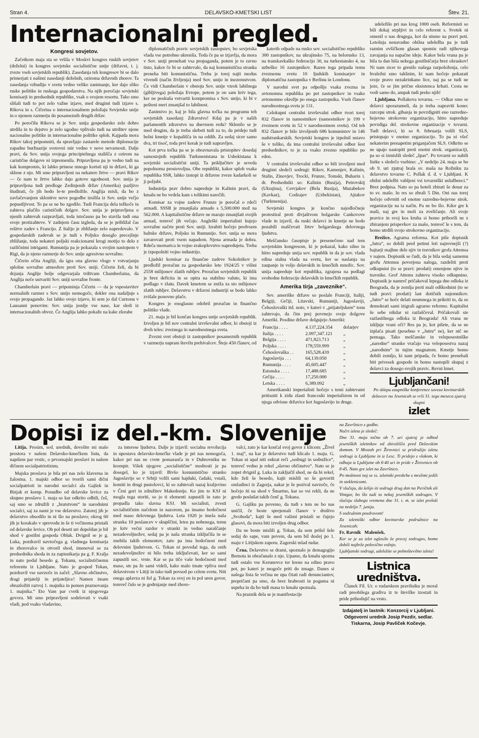Stran 4. DELAVSKO-KMETSKI LIST Štev. 21.
Internacionalni pregled.
Kongresi sovjetov.
Začetkom maja sta se vršila v Moskvi kongres ruskih sovjetov (deželni) in kongres sovjetske socialistične unije (državni, t. j. zveze vseh sovjetskih republik). Zasedanja teh kongresov bi se dalo primerjati z našimi zasedanji deželnih, oziroma državnih zborov. Ta zasedanja vzbudijo v svetu vedno veliko zanimanje, ker dajo sliko ruske politike in ruskega gospodarstva. Na njih poročajo sovjetski komisarji in predsednik republike, vsak o svojem resortu. Tako smo slišali tudi to pot zelo važne izjave, med drugimi tudi izjave s. Rikova in s. Čičerina o internacionalnem položaju Sovjetske unije in o njenem razmerju do posameznih drugih držav.
Po poročilu Rikova se je Sov. unija gospodarsko zelo dobro utrdila in to dejstvo je zelo ugodno vplivalo tudi na utrditev njene nacionalne politike in internacionalne politike sploh. Kajpada mora Rikov takoj pripomniti, da spravljajo zastarele metode diplomacije zapadne buržuazije svetovni mir vedno v nove nevarnosti. Dalje pravi, da Sov. unija svojega principielnega stališča z ozirom na caristične dolgove ni izpremenila. Pripravljena pa je vedno tudi na kak kompromis, ki lahko prinese mnogo koristi nji in državi, ki ga sklene z njo. Mi smo pripravljeni na nekatere žrtve — pravi Rikov — če nam te žrtve lahko dajo gotove ugodnosti. Sov. unija je pripravljena tudi predloge Zedinjenih držav (Amerika) pazljivo študirati, če jih bodo le-te predložile. Anglija misli, da bo z zavlačevanjem sklenitve nove pogodbe izsilila iz Sov. unije večjo popustljivost. To pa se ne bo zgodilo. Tudi Francija dela težkoče in zahteva plačilo carističnih dolgov. Sov. unija je pripravljena o njenih zahtevah razpravljati, toda istočasno pa bo stavila tudi ona svoje protizahteve. V zadnjem času izgleda, da se je približal čas rešitve zadev s Francijo. Z Italijo je zbližanje zelo napredovalo. V gospodarskih zadevah se je tudi s Poljsko doseglo precejšnje zbližanje, toda nekateri poljski reakcionarni krogi motijo to delo z različnimi intrigami. Rumunija pa je pokazala s svojim nastopom v Rigi, da je njeno razmerje do Sov. unije agresivno sovražno.
Čičerin očita Angliji, da igra ona glavno vlogo v vstvarjanju splošne sovražne atmosfere proti Sov. uniji. Čičerin želi, da bi dejanja Anglije bolje odgovarjala trditvam Chamberlaina, da Anglija noče ustvariti Sov. uniji sovražne fronte.
Chamberlain pravi — pripominja Čičerin — da je vspostavitev normalnih razmer s Sov. unijo nemogoče, dokler ona nadaljuje s svojo propagando. Jaz lahko svojo izjavo, ki sem jo dal Curzonu v Lausanni ponovim: Sov. unija jemlje vse nase, kar sledi iz internacionalnih obvez. Če Anglija lahko pokaže na kake zlorabe
diplomatičnih pravic sovjetskih zastopstev, bo sovjetska vlada vse potrebno ukrenila. Toda če pa se izjavlja, da mora v Sov. uniji prenehati vsa propaganda, potem je to ravno tisto, kakor če bi se zahtevalo, da naj komunistična stranka preneha biti komunistična. Treba je torej najti modus vivendi (način življenja) med Sov. unijo in inozemstvom. Če vidi Chamberlain v obstoju Sov. unije vzrok labilnega (gibljivega) položaja Evrope, potem je on sam kriv tega, ker ne poskuša vstvariti kompromisa s Sov. unijo, ki bi v pošteni meri zmanjšal to labilnost.
Zanimivo je, kaj je bila glavna točka na programu teh sovjetskih zasedanj: Zdravstvo! Kdaj pa je v naših parlamentih zdravstvo na dnevnem redu? Sklenilo se je med drugim, da je treba skrbeti tudi za to, da pridejo tudi bolni kmetje v kopališča in na oddih. Za sedaj sicer samo dva, tri tisoč, toda prvi korak je tudi napravljen.
Kot prva točka pa se je obravnavala pristopitev dosedaj samostojnih republik Turkmenistana in Usbekistana k sovjetski socialistični uniji. Ta priključitev je seveda popolnoma prostovoljna. Obe republiki, kakor sploh vsaka republika SSR, lahko izstopi iz državne zveze kadarkoli se ji poljubi.
Industrija prav dobro napreduje in Kalinin pravi, da kmalu ne bo vedela kam s tolikimi naročili.
Komisar za vojne zadeve Frunze je poročal o rdeči armadi. SSSR je zmanjšala armado s 5,500.000 mož na 562.000. A kapitalistične države ne marajo zmanjšati svojih armad, temveč jih večajo. Angleški imperialisti kujejo sovražne načrte proti Sov. uniji. Izrabiti hočejo predvsem baltske države, Poljsko in Rumunijo. Sov. unija se mora zavarovati proti vsem napadom. Njena armada je dobra. Rdeča mornarica in vojno zrakoplovstvo napredujeta. Treba je izpopolniti vojno industrijo.
Ljudski komisar za finančne zadeve Sokolnikov je predložil proračun za gospodarsko leto 1924/25 v višini 2558 milijonov zlatih rubljev. Proračun sovjetskih republik je brez deficita in se opira na stabilno valuto, ki ima podlago v zlatu. Davek kmetom se zniža za sto milijonov zlatih rubljev. Delavstvu v državni industriji se bodo lahko zvišale ponovno plače.
Kongres je enoglasno odobril proračun in finančno politiko vlade.
21. maja je bil končan kongres unije sovjetskih republik. Izvoljen je bil nov centralni izvrševalni odbor, ki obstoji iz dveh teles: zveznega in narodnostnega sveta.
Zvezni svet obstoji iz zastopnikov posameznih republik v razmerju napram številu prebivalcev. Šteje 450 članov, od
katerih odpade na rusko sov. socialistično republiko 300 zastopnikov, na ukrajinsko 75, na belorusko 13, na transkavkaško federacijo 30, na turkestansko 4, na uzbeško 16 zastopnikov. Razen tega pripada temu zveznemu svetu 10 ljudskih komisarjev in diplomatična zastopnika v Berlinu in Londonu.
V narodni svet pa odpošlje vsaka zvezna in avtonomna republika po pet zastopnikov in vsako avtonomno okrožje po enega zastopnika. Vseh članov narodnostnega sveta je 131.
Celokupni centralni izvrševalni odbor tvori torej 832 članov in namestnikov (namestnikov je 199 v zveznem svetu in 52 v narodnostnem svetu). Od teh 832 članov je bilo izvoljenih 686 komunistov in 146 nadstrankarskih. Sovjetski kongres je izpolnil ustavo še v toliko, da ima centralni izvrševalni odbor šest predsednikov, to je za vsako zvezno republiko po eden.
V centralni izvrševalni odbor so bili izvoljeni med drugimi sledeči sodrugi: Rikov, Kamenjev, Kalinin, Stalin, Zinovjev, Trocki, Frunze, Tomski, Buharin i. dr. Predsedniki so: Kalinin (Rusija), Petrovskij (Ukrajina), Cervjakov (Bela Rusija), Muzabekov (Kavkaz), Codzajev (Uzbekistan), Ajtakov (Turkmenija).
Sovjetski kongres je končno najodločneje protestiral proti divjaštvom bolgarske Cankovove vlade in izjavil, da ruski delavci in kmetje ne bodo pozabili maščevati žrtev bolgarskega delovnega ljudstva.
Meščansko časopisje je presenečeno nad tem sovjetskim kongresom, ki je pokazal, kako silno in hitro napreduje unija sov. republik in da je sov. vlada edina stalna vlada na svetu, ker se naslanja na zaupanje in voljo delavskih in kmečkih množic. Sov. unija napreduje kot republika, zgrajena na podlagi svobodne federacije delavskih in kmečkih republik.
Amerika tirja „zaveznike“.
Sev. ameriške države so poslale Franciji, Italiji, Belgiji, Grčiji, Litavski, Rumuniji, Jugoslaviji, Čehoslovaški itd. noto, v kateri v „prijateljskem“ tonu zahtevajo, da čim prej povrnejo svoje dolgove Ameriki. Posdine države dolgujejo Ameriki:
| Francija . . . . | 4.137,224.354 | dolarjev |
| Italija . . . . | 2.097,347.121 | „ |
| Belgija . . . . | 471,823.713 | „ |
| Poljska . . . . | 178,559.999 | „ |
| Čehoslovaška . . | 165,528.439 | „ |
| Jugoslavija . . . | 64,139.050 | „ |
| Rumunija . . . . | 45,605.447 | „ |
| Estonska . . . . | 17,488.685 | „ |
| Grčija . . . . | 17,250.000 | „ |
| Letska . . . . | 6,389.092 | „ |
Amerikanski imperialisti hočejo s temi zahtevami pritisniti k zidu zlasti francoski imperializem in od njega odvisne državice kot Jugoslavijo in druge.
udeležilo pri nas krog 1000 oseb. Reformisti so bili dokaj strpljivi in celo referent s. Svetek ni omenil o nas drugega, kot da nismo na pravi poti. Letošnja nenavadno obilna udeležba pa je tudi raznim ovšičkom glasan spomin radi njihovega zavajanja na napačne ideje. Kakor bela vrana pa je bila ta dan hiša nekega gostilničarja brez okraskov! Ni nam sicer to grenilo našega razpoloženja, celo hvaležni smo takšnim, ki nam hočejo pokazati svoje pravo nezakrinkano lice, naj pa se tudi ne jeze, če se jim prične eksistenca krhati. Cesta ne vodi samo do, ampak tudi preko njih!
Ljubljana. Pollakova tovarna. — Odkar smo se delavci sporazumeli, da je treba napraviti konec razcepu strok. gibanja in povzdigniti eno razredno-bojevno strokovno organizacijo, hitro napreduje povzdiga del. strokovne organizacije v tovarni. Tudi delavci, ki so 8. februarja volili SLS, pristopajo v enotno organizacijo. To pa ni všeč nekaterim prenapetim priganjačem SLS. Odkrito se ne upajo nastopiti proti enotni strok. organizaciji, pa so si izmislili sledeč „špas“. Po tovarni so nabili listke s sledečo vsebino: „V nedeljo 24. maja se bo ob 9. uri zjutraj brala sv. maša na Rožniku za delavstvo tovarne C. Pollak d. d. v Ljubljani. K obilni udeležbi vabljeni vsi tovarniški uslužbenci.“ Brez podpisa. Nato so pa hoteli zbirati še denar za to sv. mašo. In res so zbrali 5 Din. Oni nas torej hočejo odvrniti od enotne razredno-bojevne strok. organizacije na ta način. Pa ne bo šlo. Kdor gre k maši, naj gre in moli za zveličanje. Ali svoje pravice in svoj kos kruha si bomo priborili ne z zbiranjem prispevkov za mašo, temveč le s tem, da bomo utrdili svojo strokovno organizacijo.
Brežice. Agrarna reforma. Kot piše dopisnik „Jutra“, so dobili pred petimi leti najrevnejši (?) bajtarji majhne dele njiv in travnikov grofa Attemsa v najem. Dopisnik se čudi, da je bila sedaj samemu grofu Attemsu poverjena naloga, razdeliti proti odkupnini (to se pravi: prodati) omenjene njive in travnike. Grof Attems zahteva visoko odkupnino. Dopisnik je namreč pričakoval lepega dne odloka iz Beograda, da je zemlja proti mali odškodnini (to se tudi pravi: prodati) last dotičnih najemnikov. „Jutro“ se hoče delati neumnega in prikriti to, da so demokrati sami izigrali agrarno reformo. Kapitalist še sebe nikdar ni razlaščeval. Pričakovali ste razlastilnega odloka iz Beograda! Ali vrana ne izkljuje vrani oči? Res pa je, kot pišete, da se ne izplača pisati (posebno v „Jutru“ ne), ker nič ne pomaga. Tako meščanske in veleposestniške „narodne“ stranke vračajo vsa veleposestva nazaj „narodnim“ in tujim magnatom. Kmetje bomo dobili zemljo, ki nam pripada, če bomo prenehali biti privesek gospode in bomo nastopili skupaj z delavci za dosego svojih pravic. Revni kmet.
Ljubljančani!
Po sklepu zaupniške konference saveza kovinarskih delavcev na Jesenicah se vrši 31. tega meseca zjutraj skupni
izlet
Dopisi iz del.-km. Slovenije
Litija. Prosim, sod. urednik, dovolite mi malo prostora v našem Delavsko-kmečkem listu, da napišem par vrstic, o prvomajski proslavi in našem dičnem socialpatriotizmu.
Majska proslava je bila pri nas zelo klaverna in žalostna. 1. majski odbor so tvorili sami dični socialpatrioti in narodni socialci ala Gajšek in Bizjak et komp. Ponudbo od delavske levice za skupno proslavo 1. maja so kar odkrito odbili, češ, saj smo se združili z „bratstvom“ in narodnimi socialci, saj za nami je vse delavstvo. Zatorej jih je delavstvo obsodilo in ni šlo na proslavo; okrog 60 jih je korakalo v sprevodu in še ti večinoma pristaši od delavske levice. Ob pol deseti uri dopoldan je bil shod v gostilni gospoda Oblak. Dvignil se je g. Luka, pozdravil navzočega g. vladnega komisarja in zborovalce in otvoril shod, imenoval se za predsednika shoda in za zapisnikarja pa g. F. Kralja in nato podal besedo g. Tokanu, socialističnemu referentu iz Ljubljane. Nato je gospod Tokan, pozdravil vse navzoče in začel: „Slavno občinstvo, dragi prijatelji in prijateljice! Namen imam obrazložiti razvoj 1. majnika in pomen praznovanja 1. majnika.“ Eto Vam par cvetk iz njegovega govora. Mi smo pripravljeni sodelovati v vsaki vladi, pod vsako vladavino,
za interese ljudstva. Dalje je izjavil: socialna revolucija in upostava delavsko-kmečke vlade je pri nas nemogoča, kakor pri nas ne cvete pomaranča in v Dubrovniku ne krompir. Višek njegove „socialistične“ modrosti je pa dosegel, ko je izjavil: Bivšo komunistično stranko Jugoslavije so v Srbiji volili sami hajduki, čadaki, vstaši, komiti in drugi pustolovci, ki so zahtevali nazaj kraljevino v Črni gori in združitev Makedonije. Ko jim to KSJ ni mogla tega storiti, so jo ti elementi zapustili in zato je propadla tako slavna KSJ. Mi socialisti, zvesti socialističnim načelom in nazorom, pa imamo bodočnost med maso delovnega ljudstva. Leta 1920 je imela naša stranka 10 poslancev v skupščini, letos pa nobenega, temu je kriv večni razdor v stranki in vedno naraščanje nezadovoljnežev, sedaj pa je naša stranka izključila in se znebila takih elementov, zato pa ima bodočnost med delovnim ljudstvom. G. Tokan ni povedal tega, da onih nezadovoljnežev ni bilo treba izključevati, ker so sami zapustili soc. vrste. Kar se pa tiče vaše bodočnosti med maso, ste pa že sami videli, kako malo imate vpliva med delavstvom v Litiji in tako tudi povsod po celem svetu. Niti enega aplavza ni žel g. Tokan za svoj en in pol uren govor, temveč čulo se je godrnjanje med zboro-
valci, zato je kar končal svoj govor z klicem: „Živel 1. maj“, na kar je delavstvo tudi klicalo 1. maju. G. Tokan ni upal niti enkrat reči „sodrugi in sodružice“, temveč vedno je rekel „slavno občinstvo“. Nato se je zopet dvignil g. Luka in zaključil shod, ne da bi rekel, kdo želi še besedo, kajti mislili so še govoriti omladinci iz Zagorja, nakar je še pozival navzoče, če hočejo iti na shod v Šmartno, kar so vsi rekli, da ne gredo poslušat takih čenč g. Tokana.
G. Gajšku pa povemo, da tudi s tem ne bo nas uničil, če boste sprejemali članov v društvo „Svoboda“, kajti še med vašimi pristaši se čujejo glasovi, da mora biti izvoljen drug odbor.
Da ne boste mislili g. Tokan, da sem prišel šele sedaj do sape, vam povem, da sem bil doslej po 1. maju v Litijskem zaporu. Zagorski mlad rudar.
Črna. Delavstvo se drami, spoznalo je demagogijo Bernota in obračunalo z njo. Upamo, da kmalu spozna tudi ostalo vse Kerunovce ter krene na edino pravo pot, po kateri je mogoče priti do zmage. Danes si našega lista še večina ne upa čitati radi denunciantov, prepričani pa smo, da brez hrabrosti in poguma ni uspeha in da bo tudi masa to kmalu spoznala.
Na praznik dela se je manifestacije
na Završnico z godbo.
Načrt izleta je sledeč:
Dne 31. maja točno ob 7. uri zjutraj je odhod jeseniških izletnikov od zbirališča pred Delavskim domom. V Mostah pri Žirovnici se pridružijo izletu sodrugi iz Ljubljane in iz Lesc. Ti pridejo z vlakom, ki odhaja iz Ljubljane ob 6·40 uri in pride v Žirovnico ob 8·45. Nato gre izlet na Završnico.
Po možnosti naj se ss. izletniki preskrbe z mrzlimi jedili in steklenicami.
V slučaju, da želijo iti sodrugi drug dan na Peričnik ali Vintgar, bo šlo tudi ta nekaj jeseniških sodrugov. V slučaju slabega vremena dne 31. t. m. se izlet preloži na nedeljo 7. junija.
S sodružnim pozdravom!
Za izletniški odbor kovinarske podružnice na Jesenicah:
Fr. Ravnik Malenšek.
Ker se je za izlet oglasilo že precej sodrugov, bomo dobili najbrže polovično vožnjo.
Ljubljanski sodrugi, udeležite se polnoštevilno izleta!
Listnica uredništva.
Članek Fil. Ur. o rudarskem pravilniku je moral radi preobilega gradiva iz te številke izostati in pride prihodnjič na vrsto.
Izdajatelj in lastnik: Konzorcij v Ljubljani.
Odgovorni urednik Josip Pezdir, sedlar.
Tiskarna, Josip Pavliček Kočevje.